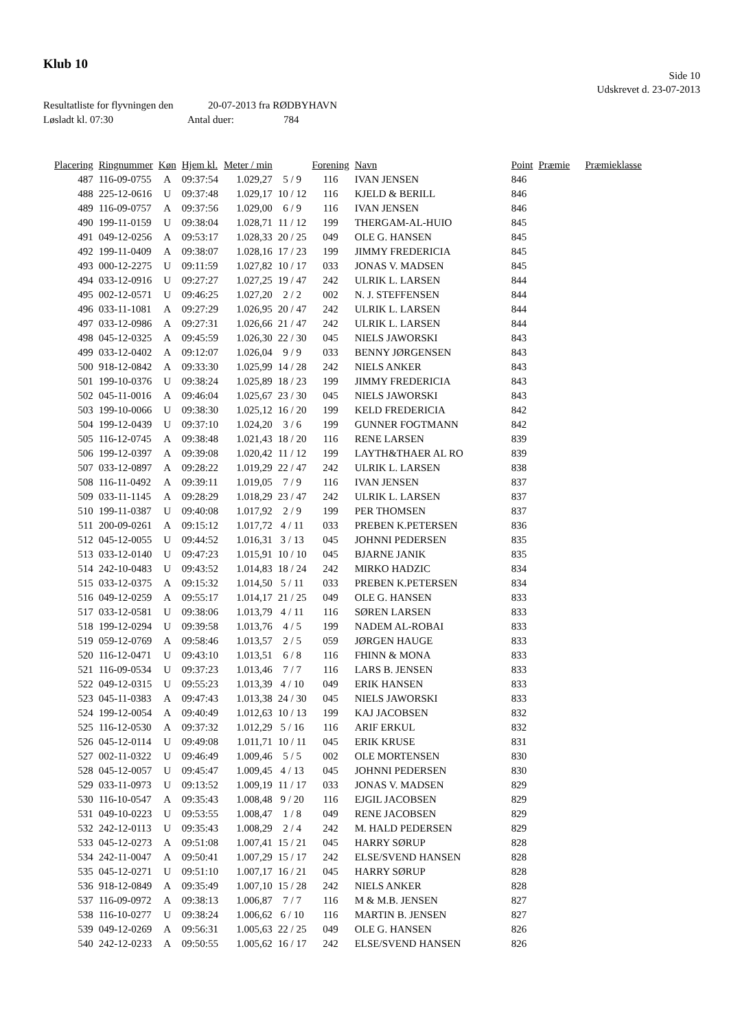Klub 10
Side 10
Udskrevet d. 23-07-2013
Resultatliste for flyvningen den 20-07-2013 fra RØDBYHAVN
Løsladt kl. 07:30 Antal duer: 784
| Placering | Ringnummer | Køn | Hjem kl. | Meter / min | | Forening | Navn | Point | Præmie | Præmieklasse |
| --- | --- | --- | --- | --- | --- | --- | --- | --- | --- | --- |
| 487 | 116-09-0755 | A | 09:37:54 | 1.029,27 | 5 / 9 | 116 | IVAN JENSEN | 846 | | |
| 488 | 225-12-0616 | U | 09:37:48 | 1.029,17 | 10 / 12 | 116 | KJELD & BERILL | 846 | | |
| 489 | 116-09-0757 | A | 09:37:56 | 1.029,00 | 6 / 9 | 116 | IVAN JENSEN | 846 | | |
| 490 | 199-11-0159 | U | 09:38:04 | 1.028,71 | 11 / 12 | 199 | THERGAM-AL-HUIO | 845 | | |
| 491 | 049-12-0256 | A | 09:53:17 | 1.028,33 | 20 / 25 | 049 | OLE G. HANSEN | 845 | | |
| 492 | 199-11-0409 | A | 09:38:07 | 1.028,16 | 17 / 23 | 199 | JIMMY FREDERICIA | 845 | | |
| 493 | 000-12-2275 | U | 09:11:59 | 1.027,82 | 10 / 17 | 033 | JONAS V. MADSEN | 845 | | |
| 494 | 033-12-0916 | U | 09:27:27 | 1.027,25 | 19 / 47 | 242 | ULRIK L. LARSEN | 844 | | |
| 495 | 002-12-0571 | U | 09:46:25 | 1.027,20 | 2 / 2 | 002 | N. J. STEFFENSEN | 844 | | |
| 496 | 033-11-1081 | A | 09:27:29 | 1.026,95 | 20 / 47 | 242 | ULRIK L. LARSEN | 844 | | |
| 497 | 033-12-0986 | A | 09:27:31 | 1.026,66 | 21 / 47 | 242 | ULRIK L. LARSEN | 844 | | |
| 498 | 045-12-0325 | A | 09:45:59 | 1.026,30 | 22 / 30 | 045 | NIELS JAWORSKI | 843 | | |
| 499 | 033-12-0402 | A | 09:12:07 | 1.026,04 | 9 / 9 | 033 | BENNY JØRGENSEN | 843 | | |
| 500 | 918-12-0842 | A | 09:33:30 | 1.025,99 | 14 / 28 | 242 | NIELS ANKER | 843 | | |
| 501 | 199-10-0376 | U | 09:38:24 | 1.025,89 | 18 / 23 | 199 | JIMMY FREDERICIA | 843 | | |
| 502 | 045-11-0016 | A | 09:46:04 | 1.025,67 | 23 / 30 | 045 | NIELS JAWORSKI | 843 | | |
| 503 | 199-10-0066 | U | 09:38:30 | 1.025,12 | 16 / 20 | 199 | KELD FREDERICIA | 842 | | |
| 504 | 199-12-0439 | U | 09:37:10 | 1.024,20 | 3 / 6 | 199 | GUNNER FOGTMANN | 842 | | |
| 505 | 116-12-0745 | A | 09:38:48 | 1.021,43 | 18 / 20 | 116 | RENE LARSEN | 839 | | |
| 506 | 199-12-0397 | A | 09:39:08 | 1.020,42 | 11 / 12 | 199 | LAYTH&THAER AL RO | 839 | | |
| 507 | 033-12-0897 | A | 09:28:22 | 1.019,29 | 22 / 47 | 242 | ULRIK L. LARSEN | 838 | | |
| 508 | 116-11-0492 | A | 09:39:11 | 1.019,05 | 7 / 9 | 116 | IVAN JENSEN | 837 | | |
| 509 | 033-11-1145 | A | 09:28:29 | 1.018,29 | 23 / 47 | 242 | ULRIK L. LARSEN | 837 | | |
| 510 | 199-11-0387 | U | 09:40:08 | 1.017,92 | 2 / 9 | 199 | PER THOMSEN | 837 | | |
| 511 | 200-09-0261 | A | 09:15:12 | 1.017,72 | 4 / 11 | 033 | PREBEN K.PETERSEN | 836 | | |
| 512 | 045-12-0055 | U | 09:44:52 | 1.016,31 | 3 / 13 | 045 | JOHNNI PEDERSEN | 835 | | |
| 513 | 033-12-0140 | U | 09:47:23 | 1.015,91 | 10 / 10 | 045 | BJARNE JANIK | 835 | | |
| 514 | 242-10-0483 | U | 09:43:52 | 1.014,83 | 18 / 24 | 242 | MIRKO HADZIC | 834 | | |
| 515 | 033-12-0375 | A | 09:15:32 | 1.014,50 | 5 / 11 | 033 | PREBEN K.PETERSEN | 834 | | |
| 516 | 049-12-0259 | A | 09:55:17 | 1.014,17 | 21 / 25 | 049 | OLE G. HANSEN | 833 | | |
| 517 | 033-12-0581 | U | 09:38:06 | 1.013,79 | 4 / 11 | 116 | SØREN LARSEN | 833 | | |
| 518 | 199-12-0294 | U | 09:39:58 | 1.013,76 | 4 / 5 | 199 | NADEM AL-ROBAI | 833 | | |
| 519 | 059-12-0769 | A | 09:58:46 | 1.013,57 | 2 / 5 | 059 | JØRGEN HAUGE | 833 | | |
| 520 | 116-12-0471 | U | 09:43:10 | 1.013,51 | 6 / 8 | 116 | FHINN & MONA | 833 | | |
| 521 | 116-09-0534 | U | 09:37:23 | 1.013,46 | 7 / 7 | 116 | LARS B. JENSEN | 833 | | |
| 522 | 049-12-0315 | U | 09:55:23 | 1.013,39 | 4 / 10 | 049 | ERIK HANSEN | 833 | | |
| 523 | 045-11-0383 | A | 09:47:43 | 1.013,38 | 24 / 30 | 045 | NIELS JAWORSKI | 833 | | |
| 524 | 199-12-0054 | A | 09:40:49 | 1.012,63 | 10 / 13 | 199 | KAJ JACOBSEN | 832 | | |
| 525 | 116-12-0530 | A | 09:37:32 | 1.012,29 | 5 / 16 | 116 | ARIF ERKUL | 832 | | |
| 526 | 045-12-0114 | U | 09:49:08 | 1.011,71 | 10 / 11 | 045 | ERIK KRUSE | 831 | | |
| 527 | 002-11-0322 | U | 09:46:49 | 1.009,46 | 5 / 5 | 002 | OLE MORTENSEN | 830 | | |
| 528 | 045-12-0057 | U | 09:45:47 | 1.009,45 | 4 / 13 | 045 | JOHNNI PEDERSEN | 830 | | |
| 529 | 033-11-0973 | U | 09:13:52 | 1.009,19 | 11 / 17 | 033 | JONAS V. MADSEN | 829 | | |
| 530 | 116-10-0547 | A | 09:35:43 | 1.008,48 | 9 / 20 | 116 | EJGIL JACOBSEN | 829 | | |
| 531 | 049-10-0223 | U | 09:53:55 | 1.008,47 | 1 / 8 | 049 | RENE JACOBSEN | 829 | | |
| 532 | 242-12-0113 | U | 09:35:43 | 1.008,29 | 2 / 4 | 242 | M. HALD PEDERSEN | 829 | | |
| 533 | 045-12-0273 | A | 09:51:08 | 1.007,41 | 15 / 21 | 045 | HARRY SØRUP | 828 | | |
| 534 | 242-11-0047 | A | 09:50:41 | 1.007,29 | 15 / 17 | 242 | ELSE/SVEND HANSEN | 828 | | |
| 535 | 045-12-0271 | U | 09:51:10 | 1.007,17 | 16 / 21 | 045 | HARRY SØRUP | 828 | | |
| 536 | 918-12-0849 | A | 09:35:49 | 1.007,10 | 15 / 28 | 242 | NIELS ANKER | 828 | | |
| 537 | 116-09-0972 | A | 09:38:13 | 1.006,87 | 7 / 7 | 116 | M & M.B. JENSEN | 827 | | |
| 538 | 116-10-0277 | U | 09:38:24 | 1.006,62 | 6 / 10 | 116 | MARTIN B. JENSEN | 827 | | |
| 539 | 049-12-0269 | A | 09:56:31 | 1.005,63 | 22 / 25 | 049 | OLE G. HANSEN | 826 | | |
| 540 | 242-12-0233 | A | 09:50:55 | 1.005,62 | 16 / 17 | 242 | ELSE/SVEND HANSEN | 826 | | |